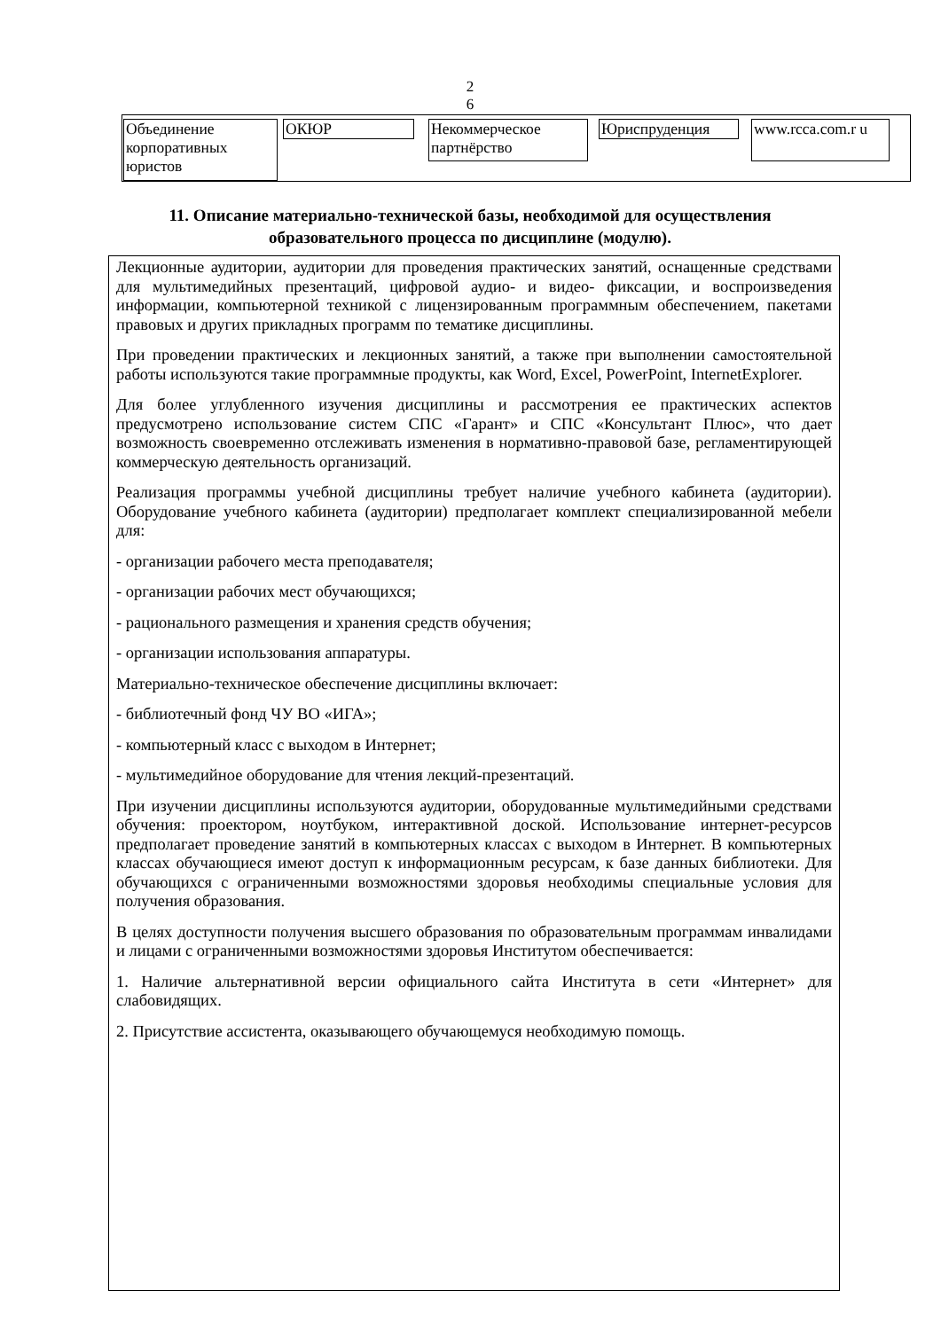2 6
| Объединение корпоративных юристов | ОКЮР | Некоммерческое партнёрство | Юриспруденция | www.rcca.com.r u |
11. Описание материально-технической базы, необходимой для осуществления образовательного процесса по дисциплине (модулю).
Лекционные аудитории, аудитории для проведения практических занятий, оснащенные средствами для мультимедийных презентаций, цифровой аудио- и видео- фиксации, и воспроизведения информации, компьютерной техникой с лицензированным программным обеспечением, пакетами правовых и других прикладных программ по тематике дисциплины.
При проведении практических и лекционных занятий, а также при выполнении самостоятельной работы используются такие программные продукты, как Word, Excel, PowerPoint, InternetExplorer.
Для более углубленного изучения дисциплины и рассмотрения ее практических аспектов предусмотрено использование систем СПС «Гарант» и СПС «Консультант Плюс», что дает возможность своевременно отслеживать изменения в нормативно-правовой базе, регламентирующей коммерческую деятельность организаций.
Реализация программы учебной дисциплины требует наличие учебного кабинета (аудитории). Оборудование учебного кабинета (аудитории) предполагает комплект специализированной мебели для:
- организации рабочего места преподавателя;
- организации рабочих мест обучающихся;
- рационального размещения и хранения средств обучения;
- организации использования аппаратуры.
Материально-техническое обеспечение дисциплины включает:
- библиотечный фонд ЧУ ВО «ИГА»;
- компьютерный класс с выходом в Интернет;
- мультимедийное оборудование для чтения лекций-презентаций.
При изучении дисциплины используются аудитории, оборудованные мультимедийными средствами обучения: проектором, ноутбуком, интерактивной доской. Использование интернет-ресурсов предполагает проведение занятий в компьютерных классах с выходом в Интернет. В компьютерных классах обучающиеся имеют доступ к информационным ресурсам, к базе данных библиотеки. Для обучающихся с ограниченными возможностями здоровья необходимы специальные условия для получения образования.
В целях доступности получения высшего образования по образовательным программам инвалидами и лицами с ограниченными возможностями здоровья Институтом обеспечивается:
1. Наличие альтернативной версии официального сайта Института в сети «Интернет» для слабовидящих.
2. Присутствие ассистента, оказывающего обучающемуся необходимую помощь.